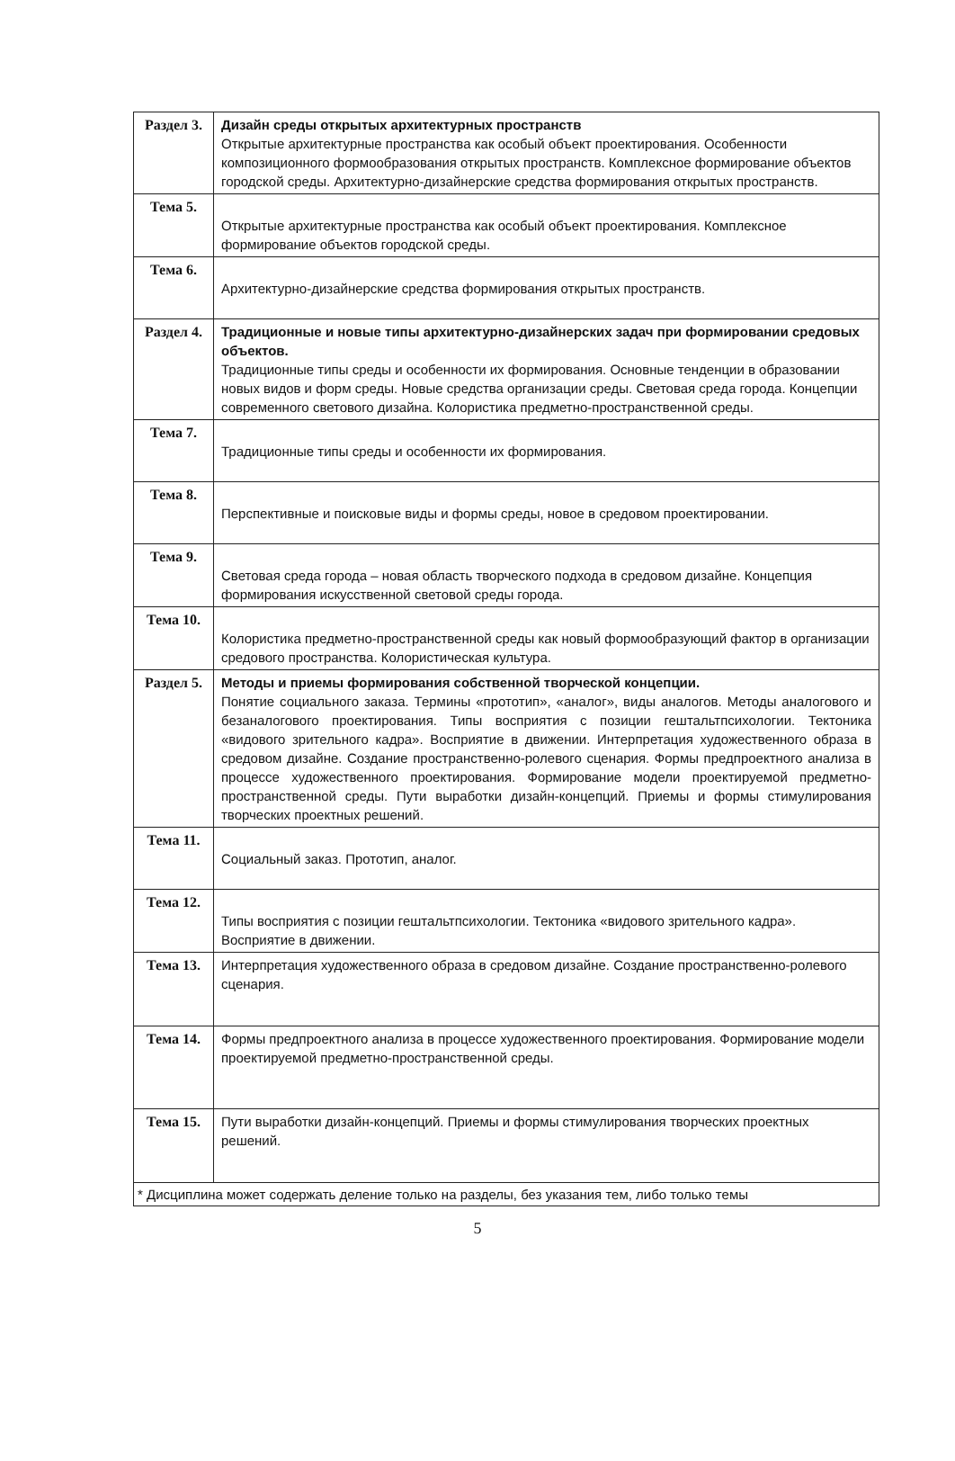| Раздел 3. | Дизайн среды открытых архитектурных пространств Открытые архитектурные пространства как особый объект проектирования. Особенности композиционного формообразования открытых пространств. Комплексное формирование объектов городской среды. Архитектурно-дизайнерские средства формирования открытых пространств. |
| Тема 5. | Открытые архитектурные пространства как особый объект проектирования. Комплексное формирование объектов городской среды. |
| Тема 6. | Архитектурно-дизайнерские средства формирования открытых пространств. |
| Раздел 4. | Традиционные и новые типы архитектурно-дизайнерских задач при формировании средовых объектов. Традиционные типы среды и особенности их формирования. Основные тенденции в образовании новых видов и форм среды. Новые средства организации среды. Световая среда города. Концепции современного светового дизайна. Колористика предметно-пространственной среды. |
| Тема 7. | Традиционные типы среды и особенности их формирования. |
| Тема 8. | Перспективные и поисковые виды и формы среды, новое в средовом проектировании. |
| Тема 9. | Световая среда города – новая область творческого подхода в средовом дизайне. Концепция формирования искусственной световой среды города. |
| Тема 10. | Колористика предметно-пространственной среды как новый формообразующий фактор в организации средового пространства. Колористическая культура. |
| Раздел 5. | Методы и приемы формирования собственной творческой концепции. Понятие социального заказа. Термины «прототип», «аналог», виды аналогов. Методы аналогового и безаналогового проектирования. Типы восприятия с позиции гештальтпсихологии. Тектоника «видового зрительного кадра». Восприятие в движении. Интерпретация художественного образа в средовом дизайне. Создание пространственно-ролевого сценария. Формы предпроектного анализа в процессе художественного проектирования. Формирование модели проектируемой предметно-пространственной среды. Пути выработки дизайн-концепций. Приемы и формы стимулирования творческих проектных решений. |
| Тема 11. | Социальный заказ. Прототип, аналог. |
| Тема 12. | Типы восприятия с позиции гештальтпсихологии. Тектоника «видового зрительного кадра». Восприятие в движении. |
| Тема 13. | Интерпретация художественного образа в средовом дизайне. Создание пространственно-ролевого сценария. |
| Тема 14. | Формы предпроектного анализа в процессе художественного проектирования. Формирование модели проектируемой предметно-пространственной среды. |
| Тема 15. | Пути выработки дизайн-концепций. Приемы и формы стимулирования творческих проектных решений. |
| * Дисциплина может содержать деление только на разделы, без указания тем, либо только темы | |
5